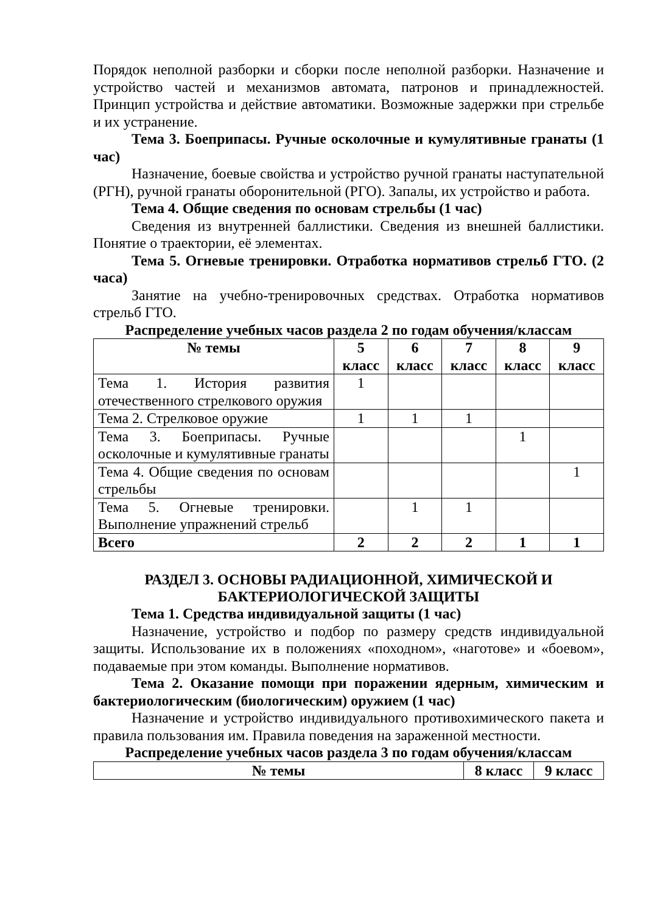Порядок неполной разборки и сборки после неполной разборки. Назначение и устройство частей и механизмов автомата, патронов и принадлежностей. Принцип устройства и действие автоматики. Возможные задержки при стрельбе и их устранение.
Тема 3. Боеприпасы. Ручные осколочные и кумулятивные гранаты (1 час)
Назначение, боевые свойства и устройство ручной гранаты наступательной (РГН), ручной гранаты оборонительной (РГО). Запалы, их устройство и работа.
Тема 4. Общие сведения по основам стрельбы (1 час)
Сведения из внутренней баллистики. Сведения из внешней баллистики. Понятие о траектории, её элементах.
Тема 5. Огневые тренировки. Отработка нормативов стрельб ГТО. (2 часа)
Занятие на учебно-тренировочных средствах. Отработка нормативов стрельб ГТО.
Распределение учебных часов раздела 2 по годам обучения/классам
| № темы | 5 класс | 6 класс | 7 класс | 8 класс | 9 класс |
| --- | --- | --- | --- | --- | --- |
| Тема 1. История развития отечественного стрелкового оружия | 1 | | | | |
| Тема 2. Стрелковое оружие | 1 | 1 | 1 | | |
| Тема 3. Боеприпасы. Ручные осколочные и кумулятивные гранаты | | | | 1 | |
| Тема 4. Общие сведения по основам стрельбы | | | | | 1 |
| Тема 5. Огневые тренировки. Выполнение упражнений стрельб | | 1 | 1 | | |
| Всего | 2 | 2 | 2 | 1 | 1 |
РАЗДЕЛ 3. ОСНОВЫ РАДИАЦИОННОЙ, ХИМИЧЕСКОЙ И БАКТЕРИОЛОГИЧЕСКОЙ ЗАЩИТЫ
Тема 1. Средства индивидуальной защиты (1 час)
Назначение, устройство и подбор по размеру средств индивидуальной защиты. Использование их в положениях «походном», «наготове» и «боевом», подаваемые при этом команды. Выполнение нормативов.
Тема 2. Оказание помощи при поражении ядерным, химическим и бактериологическим (биологическим) оружием (1 час)
Назначение и устройство индивидуального противохимического пакета и правила пользования им. Правила поведения на зараженной местности.
Распределение учебных часов раздела 3 по годам обучения/классам
| № темы | 8 класс | 9 класс |
| --- | --- | --- |